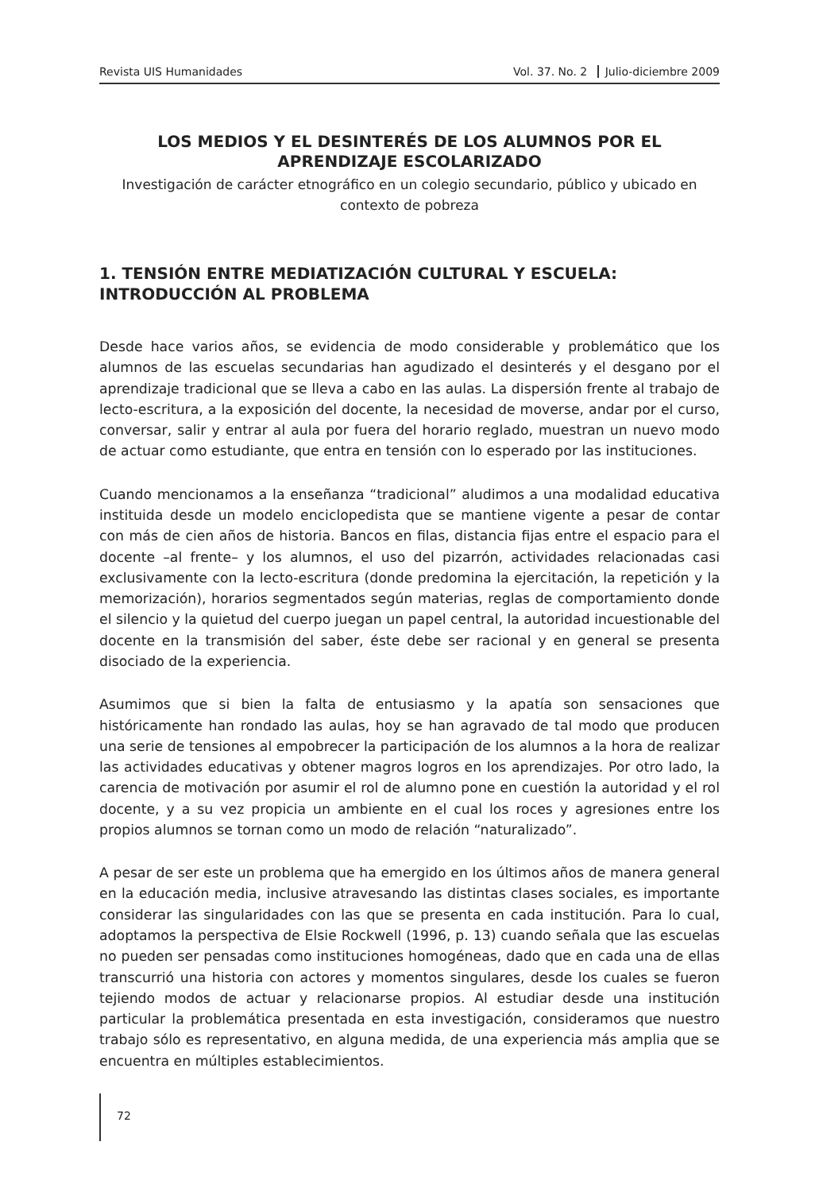Revista UIS Humanidades Vol. 37. No. 2 Julio-diciembre 2009
LOS MEDIOS Y EL DESINTERÉS DE LOS ALUMNOS POR EL APRENDIZAJE ESCOLARIZADO
Investigación de carácter etnográfico en un colegio secundario, público y ubicado en contexto de pobreza
1. TENSIÓN ENTRE MEDIATIZACIÓN CULTURAL Y ESCUELA: INTRODUCCIÓN AL PROBLEMA
Desde hace varios años, se evidencia de modo considerable y problemático que los alumnos de las escuelas secundarias han agudizado el desinterés y el desgano por el aprendizaje tradicional que se lleva a cabo en las aulas. La dispersión frente al trabajo de lecto-escritura, a la exposición del docente, la necesidad de moverse, andar por el curso, conversar, salir y entrar al aula por fuera del horario reglado, muestran un nuevo modo de actuar como estudiante, que entra en tensión con lo esperado por las instituciones.
Cuando mencionamos a la enseñanza “tradicional” aludimos a una modalidad educativa instituida desde un modelo enciclopedista que se mantiene vigente a pesar de contar con más de cien años de historia. Bancos en filas, distancia fijas entre el espacio para el docente –al frente– y los alumnos, el uso del pizarrón, actividades relacionadas casi exclusivamente con la lecto-escritura (donde predomina la ejercitación, la repetición y la memorización), horarios segmentados según materias, reglas de comportamiento donde el silencio y la quietud del cuerpo juegan un papel central, la autoridad incuestionable del docente en la transmisión del saber, éste debe ser racional y en general se presenta disociado de la experiencia.
Asumimos que si bien la falta de entusiasmo y la apatía son sensaciones que históricamente han rondado las aulas, hoy se han agravado de tal modo que producen una serie de tensiones al empobrecer la participación de los alumnos a la hora de realizar las actividades educativas y obtener magros logros en los aprendizajes. Por otro lado, la carencia de motivación por asumir el rol de alumno pone en cuestión la autoridad y el rol docente, y a su vez propicia un ambiente en el cual los roces y agresiones entre los propios alumnos se tornan como un modo de relación “naturalizado”.
A pesar de ser este un problema que ha emergido en los últimos años de manera general en la educación media, inclusive atravesando las distintas clases sociales, es importante considerar las singularidades con las que se presenta en cada institución. Para lo cual, adoptamos la perspectiva de Elsie Rockwell (1996, p. 13) cuando señala que las escuelas no pueden ser pensadas como instituciones homogéneas, dado que en cada una de ellas transcurrió una historia con actores y momentos singulares, desde los cuales se fueron tejiendo modos de actuar y relacionarse propios. Al estudiar desde una institución particular la problemática presentada en esta investigación, consideramos que nuestro trabajo sólo es representativo, en alguna medida, de una experiencia más amplia que se encuentra en múltiples establecimientos.
72